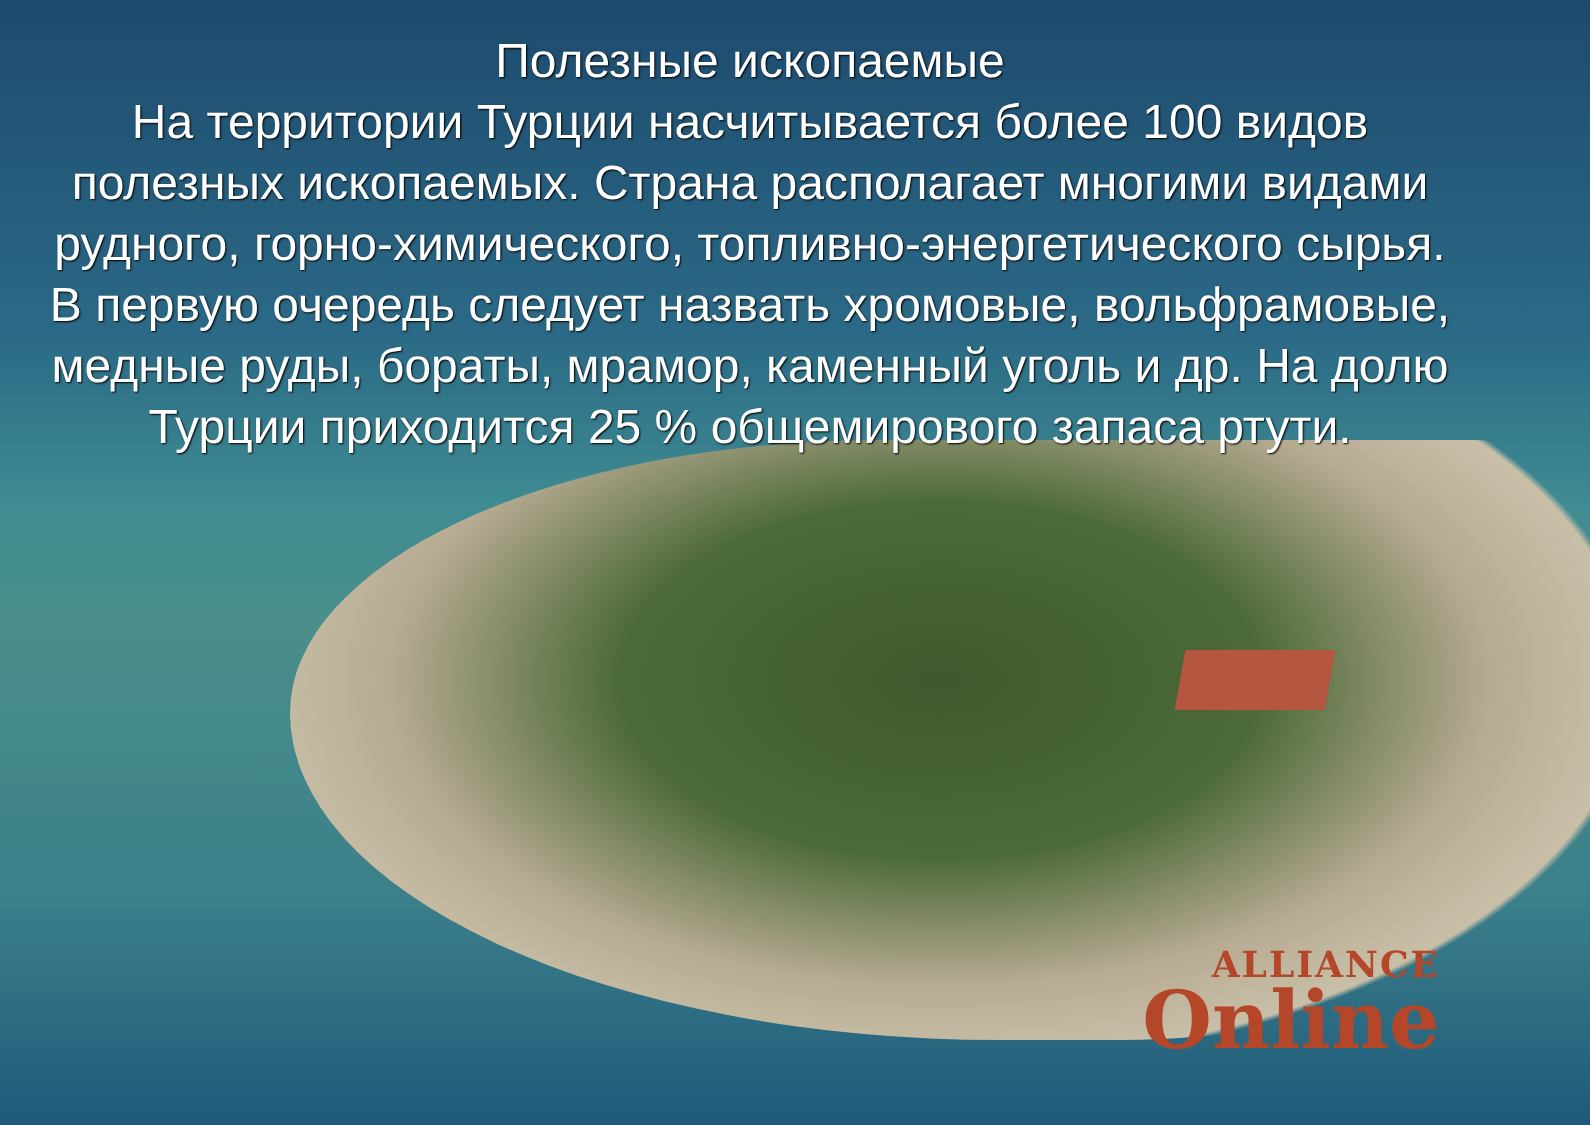Полезные ископаемые
На территории Турции насчитывается более 100 видов
полезных ископаемых. Страна располагает многими видами
рудного, горно-химического, топливно-энергетического сырья.
В первую очередь следует назвать хромовые, вольфрамовые,
медные руды, бораты, мрамор, каменный уголь и др. На долю
Турции приходится 25 % общемирового запаса ртути.
ALLIANCE
Online